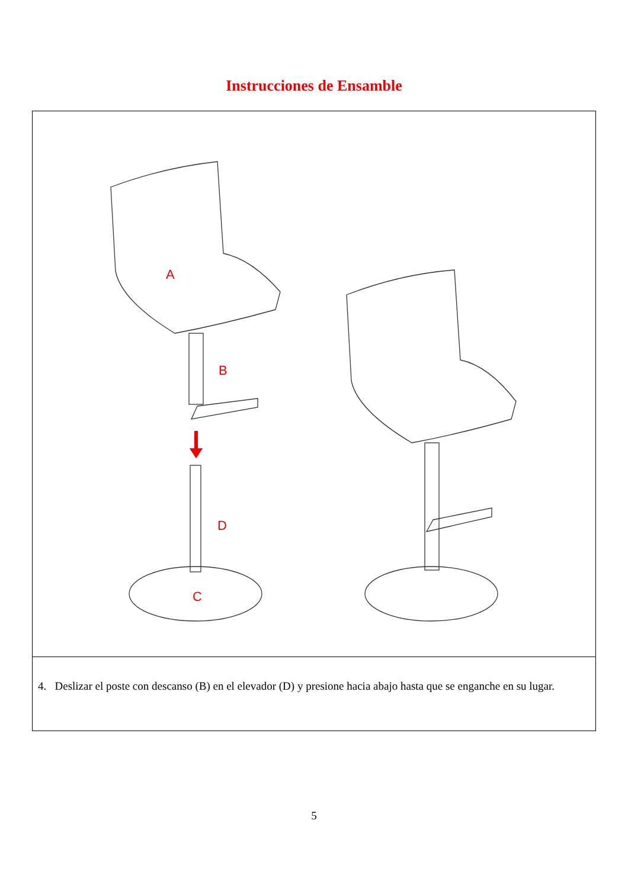Instrucciones de Ensamble
A
B
D
C
4. Deslizar el poste con descanso (B) en el elevador (D) y presione hacia abajo hasta que se enganche en su lugar.
5